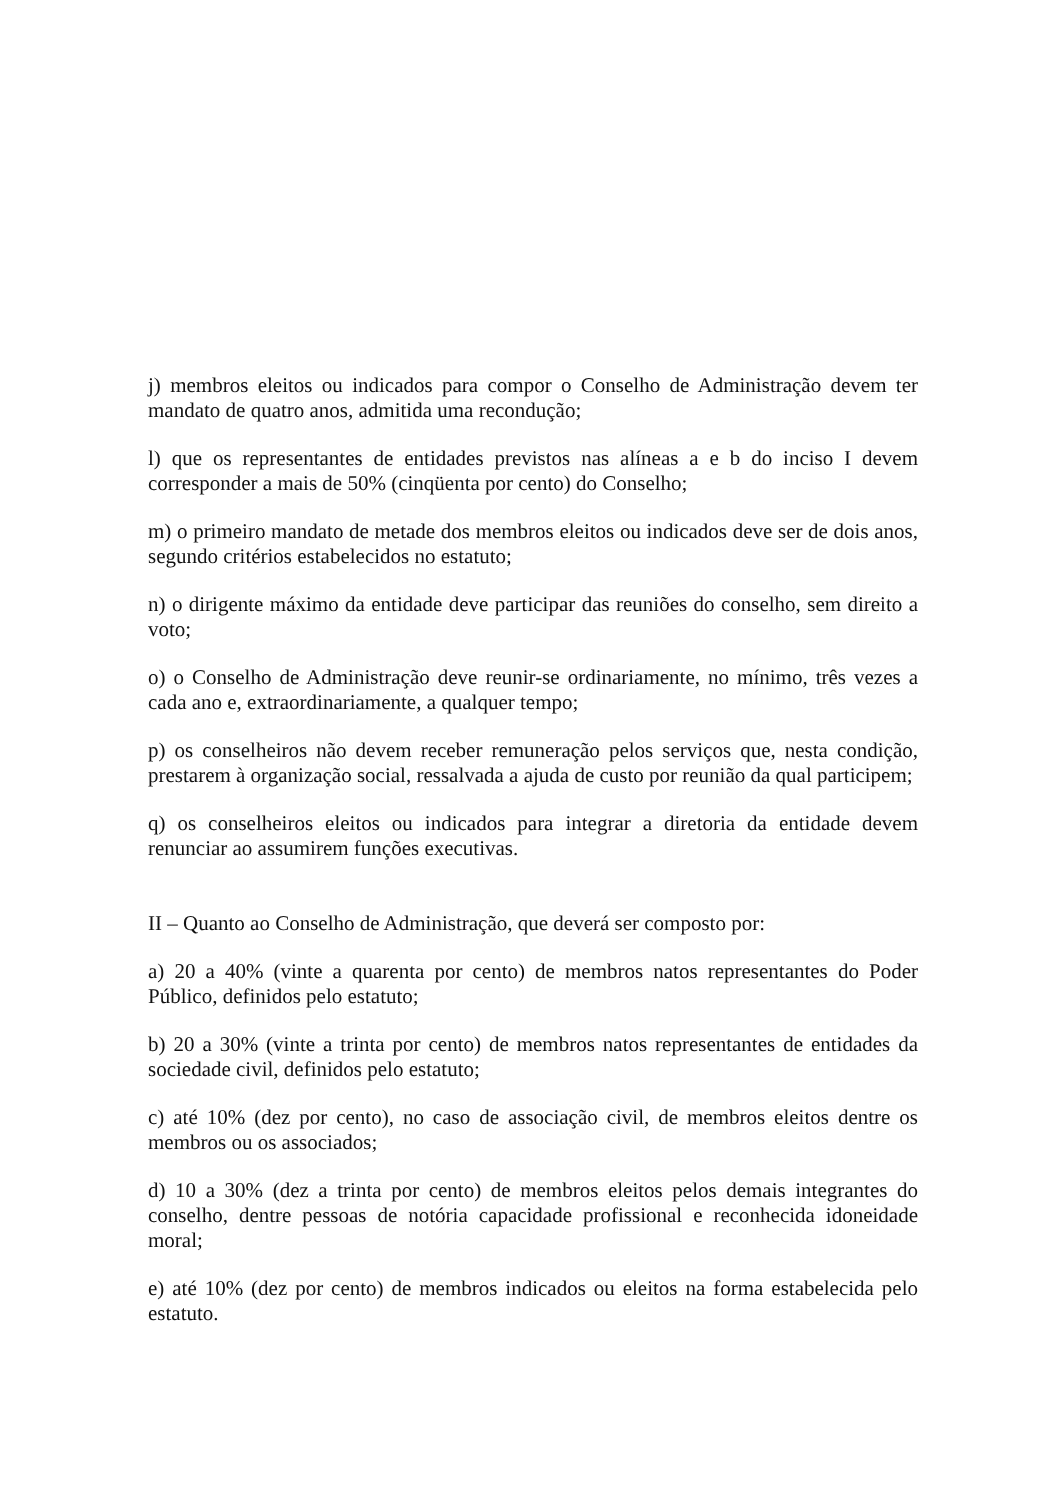j) membros eleitos ou indicados para compor o Conselho de Administração devem ter mandato de quatro anos, admitida uma recondução;
l) que os representantes de entidades previstos nas alíneas a e b do inciso I devem corresponder a mais de 50% (cinqüenta por cento) do Conselho;
m) o primeiro mandato de metade dos membros eleitos ou indicados deve ser de dois anos, segundo critérios estabelecidos no estatuto;
n) o dirigente máximo da entidade deve participar das reuniões do conselho, sem direito a voto;
o) o Conselho de Administração deve reunir-se ordinariamente, no mínimo, três vezes a cada ano e, extraordinariamente, a qualquer tempo;
p) os conselheiros não devem receber remuneração pelos serviços que, nesta condição, prestarem à organização social, ressalvada a ajuda de custo por reunião da qual participem;
q) os conselheiros eleitos ou indicados para integrar a diretoria da entidade devem renunciar ao assumirem funções executivas.
II – Quanto ao Conselho de Administração, que deverá ser composto por:
a) 20 a 40% (vinte a quarenta por cento) de membros natos representantes do Poder Público, definidos pelo estatuto;
b) 20 a 30% (vinte a trinta por cento) de membros natos representantes de entidades da sociedade civil, definidos pelo estatuto;
c) até 10% (dez por cento), no caso de associação civil, de membros eleitos dentre os membros ou os associados;
d) 10 a 30% (dez a trinta por cento) de membros eleitos pelos demais integrantes do conselho, dentre pessoas de notória capacidade profissional e reconhecida idoneidade moral;
e) até 10% (dez por cento) de membros indicados ou eleitos na forma estabelecida pelo estatuto.